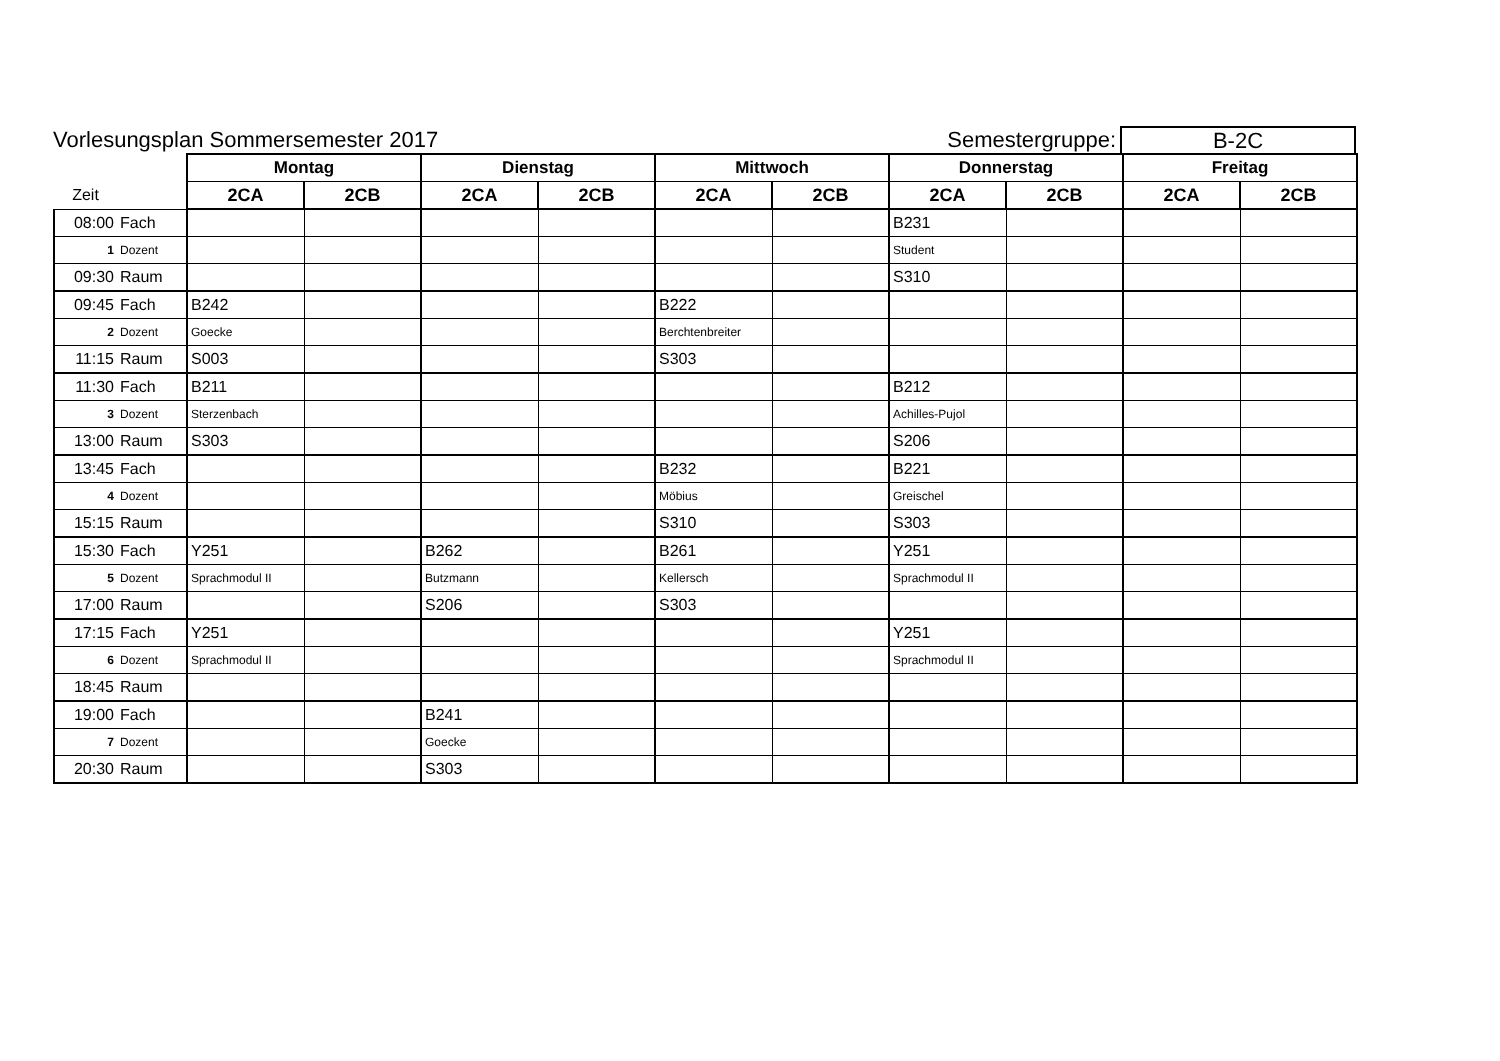Vorlesungsplan Sommersemester 2017
Semestergruppe:
B-2C
| | | Montag | | Dienstag | | Mittwoch | | Donnerstag | | Freitag | |
| --- | --- | --- | --- | --- | --- | --- | --- | --- | --- | --- | --- |
| Zeit | | 2CA | 2CB | 2CA | 2CB | 2CA | 2CB | 2CA | 2CB | 2CA | 2CB |
| 08:00 | Fach | | | | | | | B231 | | | |
| 1 | Dozent | | | | | | | Student | | | |
| 09:30 | Raum | | | | | | | S310 | | | |
| 09:45 | Fach | B242 | | | | B222 | | | | | |
| 2 | Dozent | Goecke | | | | Berchtenbreiter | | | | | |
| 11:15 | Raum | S003 | | | | S303 | | | | | |
| 11:30 | Fach | B211 | | | | | | B212 | | | |
| 3 | Dozent | Sterzenbach | | | | | | Achilles-Pujol | | | |
| 13:00 | Raum | S303 | | | | | | S206 | | | |
| 13:45 | Fach | | | | | B232 | | B221 | | | |
| 4 | Dozent | | | | | Möbius | | Greischel | | | |
| 15:15 | Raum | | | | | S310 | | S303 | | | |
| 15:30 | Fach | Y251 | | B262 | | B261 | | Y251 | | | |
| 5 | Dozent | Sprachmodul II | | Butzmann | | Kellersch | | Sprachmodul II | | | |
| 17:00 | Raum | | | S206 | | S303 | | | | | |
| 17:15 | Fach | Y251 | | | | | | Y251 | | | |
| 6 | Dozent | Sprachmodul II | | | | | | Sprachmodul II | | | |
| 18:45 | Raum | | | | | | | | | | |
| 19:00 | Fach | | | B241 | | | | | | | |
| 7 | Dozent | | | Goecke | | | | | | | |
| 20:30 | Raum | | | S303 | | | | | | | |